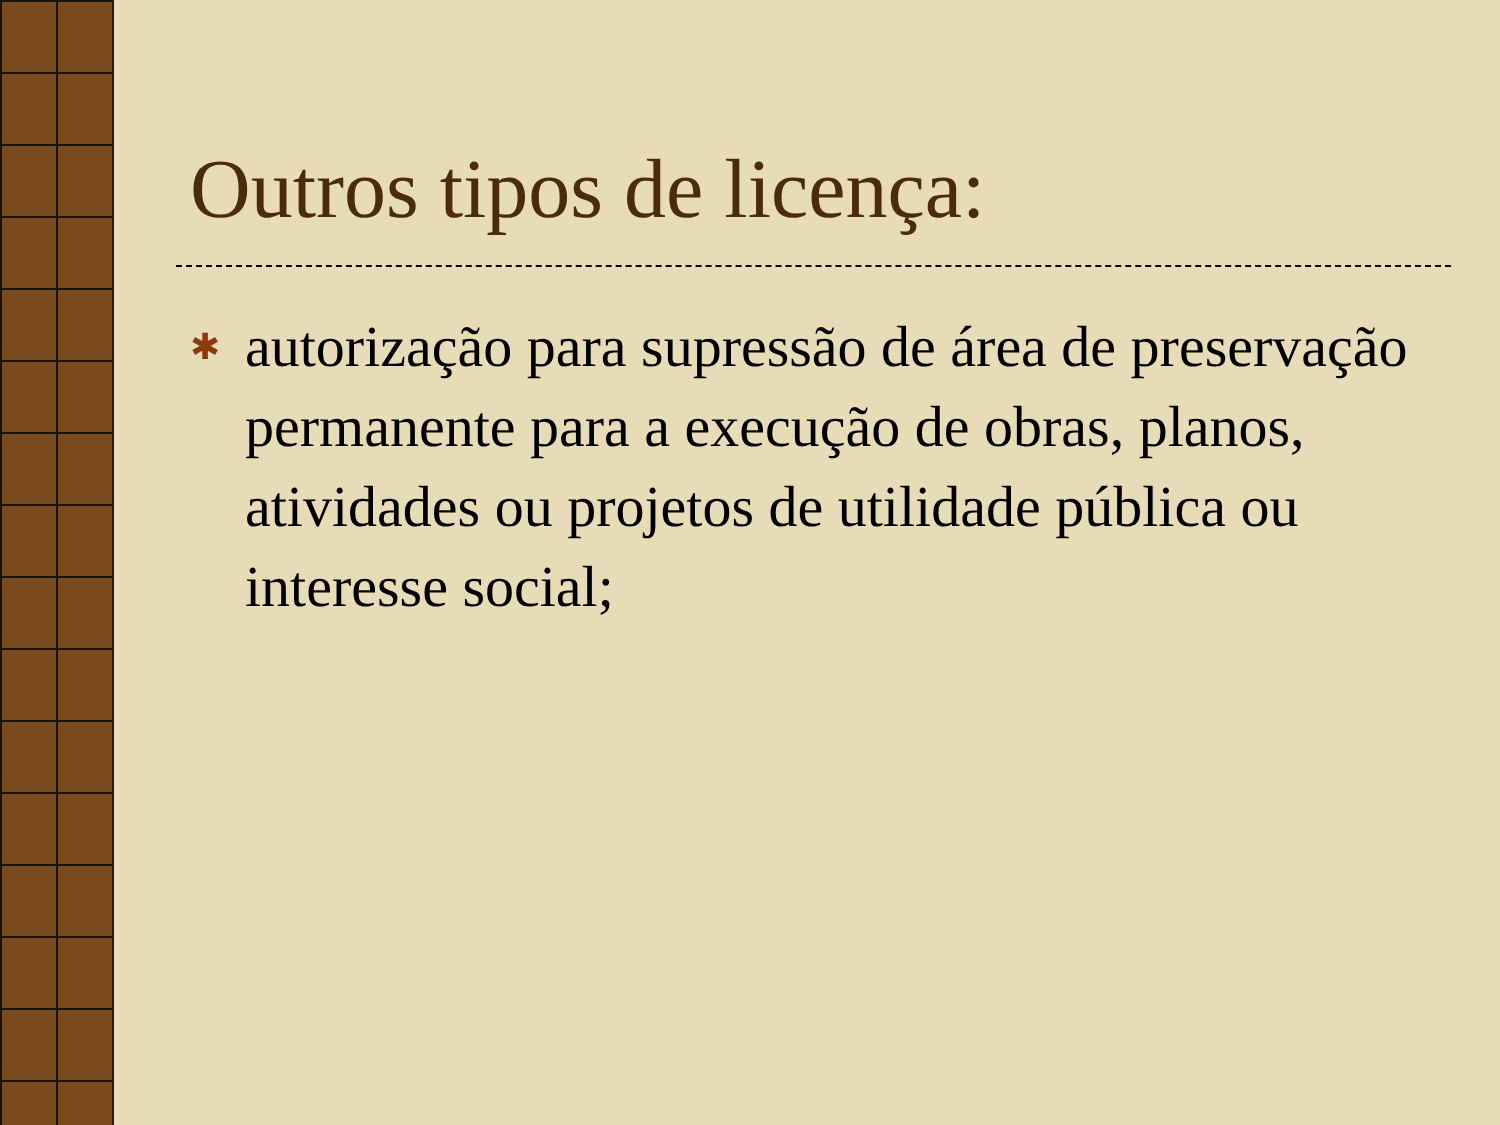Outros tipos de licença:
✱
autorização para supressão de área de preservação permanente para a execução de obras, planos, atividades ou projetos de utilidade pública ou interesse social;